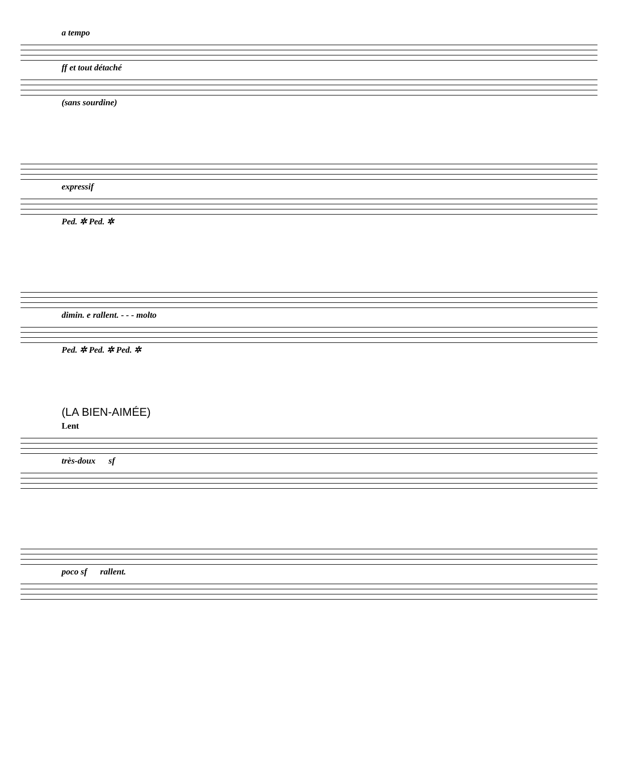a tempo
ff et tout détaché
(sans sourdine)
expressif
Ped. ✲ Ped. ✲
dimin. e rallent. - - - molto
Ped. ✲ Ped. ✲ Ped. ✲
(LA BIEN-AIMÉE)
Lent
très-doux sf
poco sf rallent.